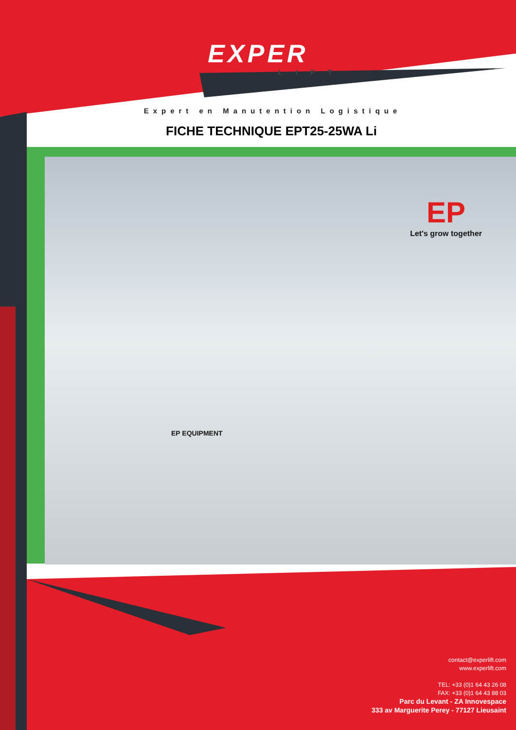EXPER
LIFT
Expert en Manutention Logistique
FICHE TECHNIQUE EPT25-25WA Li
EP
Let's grow together
EP EQUIPMENT
contact@experlift.com
www.experlift.com
TEL: +33 (0)1 64 43 26 08
FAX: +33 (0)1 64 43 88 03
Parc du Levant - ZA Innovespace
333 av Marguerite Perey - 77127 Lieusaint